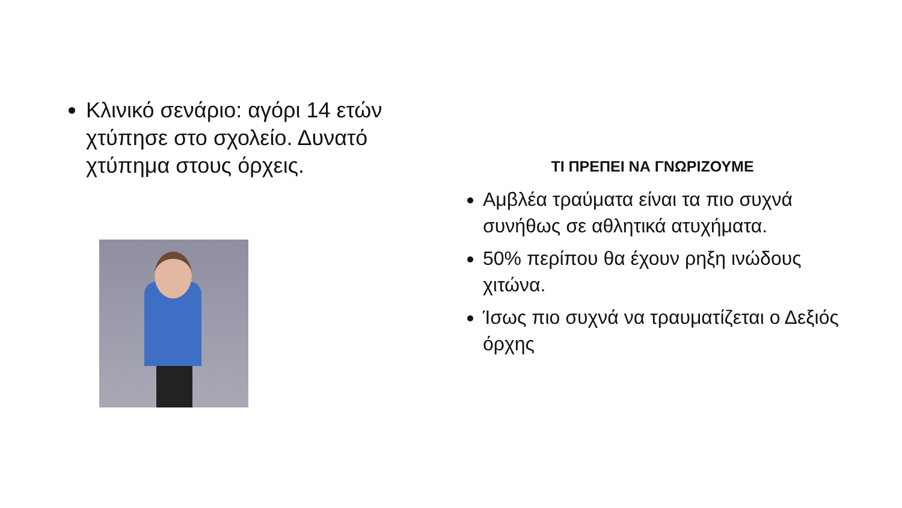Κλινικό σενάριο: αγόρι 14 ετών χτύπησε στο σχολείο. Δυνατό χτύπημα στους όρχεις.
ΤΙ ΠΡΕΠΕΙ ΝΑ ΓΝΩΡΙΖΟΥΜΕ
Αμβλέα τραύματα είναι τα πιο συχνά συνήθως σε αθλητικά ατυχήματα.
50% περίπου θα έχουν ρηξη ινώδους χιτώνα.
Ίσως πιο συχνά να τραυματίζεται ο Δεξιός όρχης